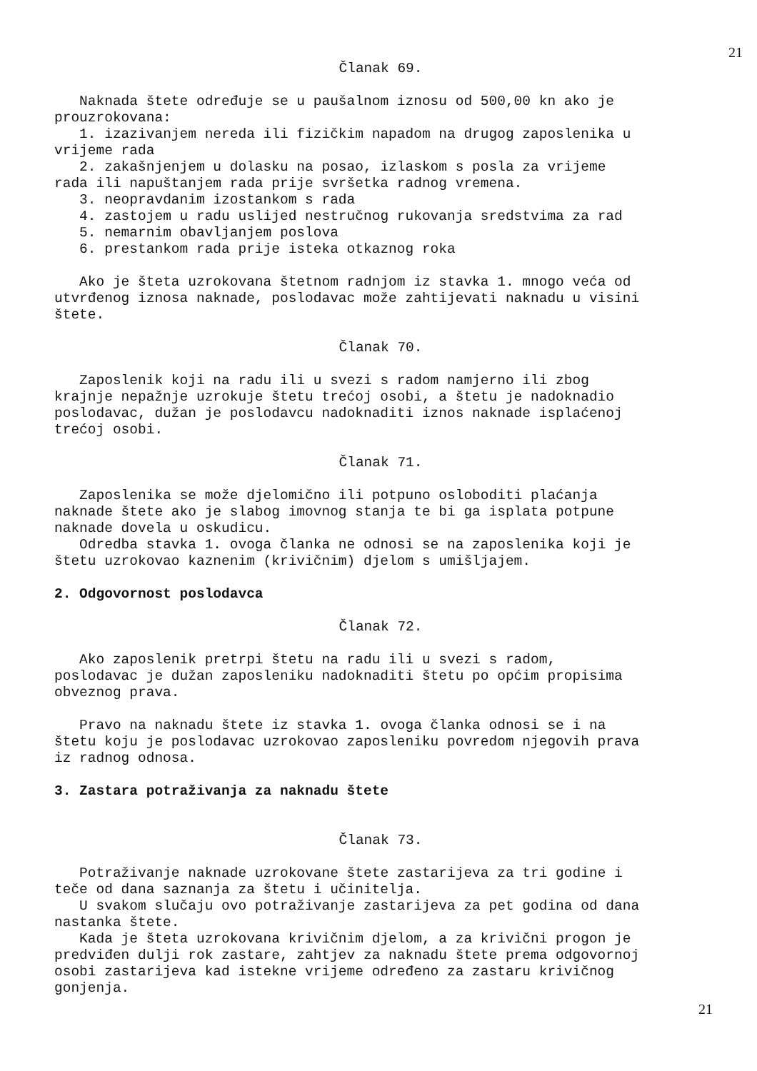21
Članak 69.
Naknada štete određuje se u paušalnom iznosu od 500,00 kn ako je prouzrokovana: 1. izazivanjem nereda ili fizičkim napadom na drugog zaposlenika u vrijeme rada 2. zakašnjenjem u dolasku na posao, izlaskom s posla za vrijeme rada ili napuštanjem rada prije svršetka radnog vremena. 3. neopravdanim izostankom s rada 4. zastojem u radu uslijed nestručnog rukovanja sredstvima za rad 5. nemarnim obavljanjem poslova 6. prestankom rada prije isteka otkaznog roka
Ako je šteta uzrokovana štetnom radnjom iz stavka 1. mnogo veća od utvrđenog iznosa naknade, poslodavac može zahtijevati naknadu u visini štete.
Članak 70.
Zaposlenik koji na radu ili u svezi s radom namjerno ili zbog krajnje nepažnje uzrokuje štetu trećoj osobi, a štetu je nadoknadio poslodavac, dužan je poslodavcu nadoknaditi iznos naknade isplaćenoj trećoj osobi.
Članak 71.
Zaposlenika se može djelomično ili potpuno osloboditi plaćanja naknade štete ako je slabog imovnog stanja te bi ga isplata potpune naknade dovela u oskudicu. Odredba stavka 1. ovoga članka ne odnosi se na zaposlenika koji je štetu uzrokovao kaznenim (krivičnim) djelom s umišljajem.
2. Odgovornost poslodavca
Članak 72.
Ako zaposlenik pretrpi štetu na radu ili u svezi s radom, poslodavac je dužan zaposleniku nadoknaditi štetu po općim propisima obveznog prava.
Pravo na naknadu štete iz stavka 1. ovoga članka odnosi se i na štetu koju je poslodavac uzrokovao zaposleniku povredom njegovih prava iz radnog odnosa.
3. Zastara potraživanja za naknadu štete
Članak 73.
Potraživanje naknade uzrokovane štete zastarijeva za tri godine i teče od dana saznanja za štetu i učinitelja. U svakom slučaju ovo potraživanje zastarijeva za pet godina od dana nastanka štete. Kada je šteta uzrokovana krivičnim djelom, a za krivični progon je predviđen dulji rok zastare, zahtjev za naknadu štete prema odgovornoj osobi zastarijeva kad istekne vrijeme određeno za zastaru krivičnog gonjenja.
21